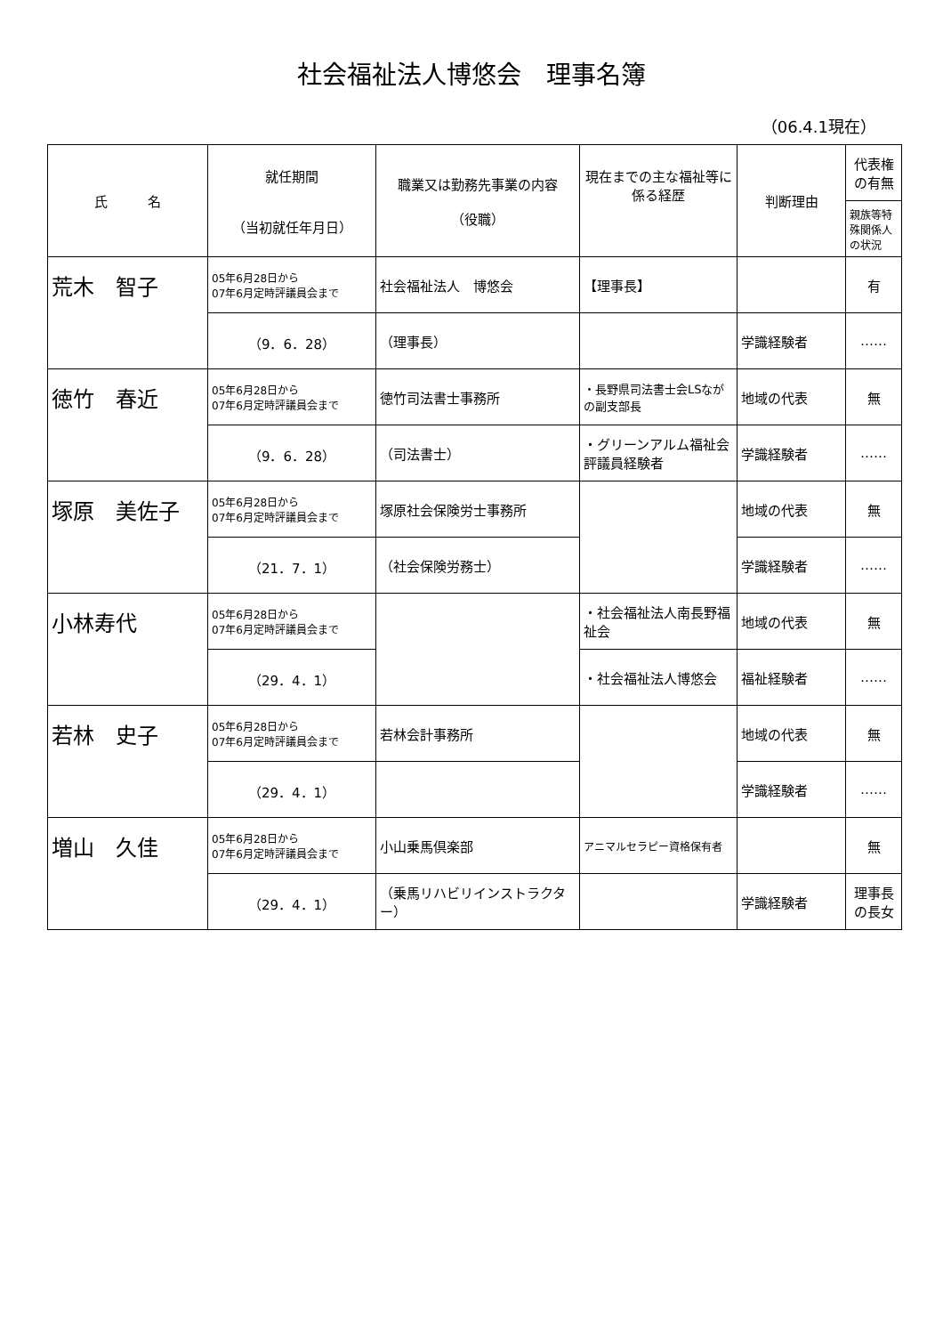社会福祉法人博悠会　理事名簿
（06.4.1現在）
| 氏 名 | 就任期間 （当初就任年月日） | 職業又は勤務先事業の内容 （役職） | 現在までの主な福祉等に係る経歴 | 判断理由 | 代表権の有無 |
| --- | --- | --- | --- | --- | --- |
| | | | | | 親族等特殊関係人の状況 |
| 荒木 智子 | 05年6月28日から 07年6月定時評議員会まで | 社会福祉法人 博悠会 | 【理事長】 | | 有 |
| | （9．6．28） | （理事長） | | 学識経験者 | …… |
| 徳竹 春近 | 05年6月28日から 07年6月定時評議員会まで | 徳竹司法書士事務所 | ・長野県司法書士会LSながの副支部長 | 地域の代表 | 無 |
| | （9．6．28） | （司法書士） | ・グリーンアルム福祉会 評議員経験者 | 学識経験者 | …… |
| 塚原 美佐子 | 05年6月28日から 07年6月定時評議員会まで | 塚原社会保険労士事務所 | | 地域の代表 | 無 |
| | （21．7．1） | （社会保険労務士） | | 学識経験者 | …… |
| 小林寿代 | 05年6月28日から 07年6月定時評議員会まで | | ・社会福祉法人南長野福祉会 | 地域の代表 | 無 |
| | （29．4．1） | | ・社会福祉法人博悠会 | 福祉経験者 | …… |
| 若林 史子 | 05年6月28日から 07年6月定時評議員会まで | 若林会計事務所 | | 地域の代表 | 無 |
| | （29．4．1） | | | 学識経験者 | …… |
| 増山 久佳 | 05年6月28日から 07年6月定時評議員会まで | 小山乗馬倶楽部 | アニマルセラピー資格保有者 | | 無 |
| | （29．4．1） | （乗馬リハビリインストラクター） | | 学識経験者 | 理事長の長女 |